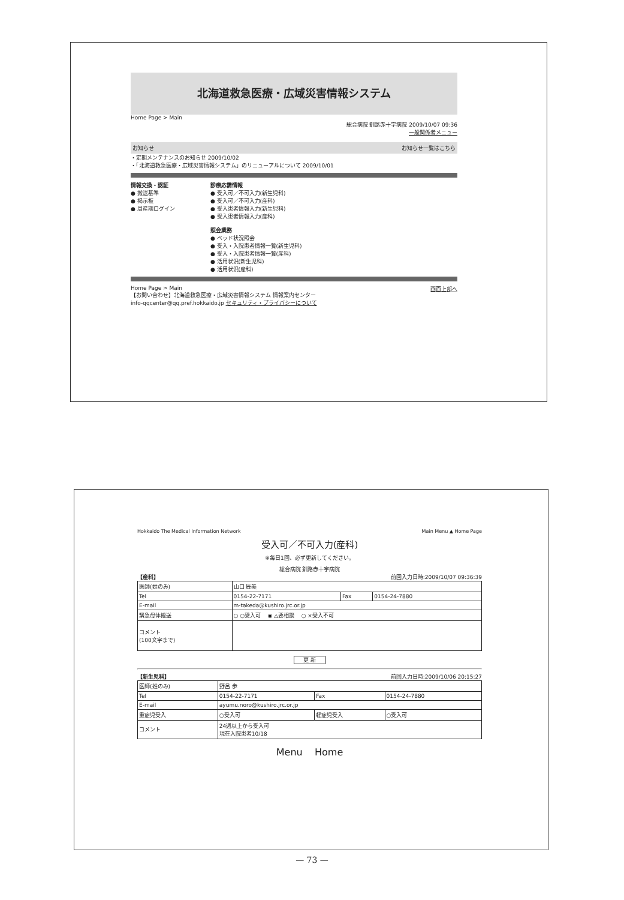北海道救急医療・広域災害情報システム
Home Page > Main
総合病院 釧路赤十字病院 2009/10/07 09:36
一般関係者メニュー
お知らせ お知らせ一覧はこちら
・定期メンテナンスのお知らせ 2009/10/02
・「北海道救急医療・広域災害情報システム」のリニューアルについて 2009/10/01
情報交換・認証
● 搬送基準
● 掲示板
● 周産期ログイン
診療応需情報
● 受入可／不可入力(新生児科)
● 受入可／不可入力(産科)
● 受入患者情報入力(新生児科)
● 受入患者情報入力(産科)
照会業務
● ベッド状況照会
● 受入・入院患者情報一覧(新生児科)
● 受入・入院患者情報一覧(産科)
● 活用状況(新生児科)
● 活用状況(産科)
Home Page > Main 画面上部へ
【お問い合わせ】北海道救急医療・広域災害情報システム 情報案内センター
info-qqcenter@qq.pref.hokkaido.jp セキュリティ・プライバシーについて
Hokkaido The Medical Information Network Main Menu ▲ Home Page
受入可／不可入力(産科)
※毎日1回、必ず更新してください。
総合病院 釧路赤十字病院
【産科】 前回入力日時:2009/10/07 09:36:39
| 医師(姓のみ) | 山口 辰美 | | |
| Tel | 0154-22-7171 | Fax | 0154-24-7880 |
| E-mail | m-takeda@kushiro.jrc.or.jp | | |
| 緊急母体搬送 | ○ ○受入可 ◉ △要相談 ○ ×受入不可 | | |
| コメント (100文字まで) | | | |
更 新
【新生児科】 前回入力日時:2009/10/06 20:15:27
| 医師(姓のみ) | 野呂 歩 | | |
| Tel | 0154-22-7171 | Fax | 0154-24-7880 |
| E-mail | ayumu.noro@kushiro.jrc.or.jp | | |
| 重症児受入 | ○受入可 | 軽症児受入 | ○受入可 |
| コメント | 24週以上から受入可 現在入院患者10/18 | | |
Menu Home
— 73 —